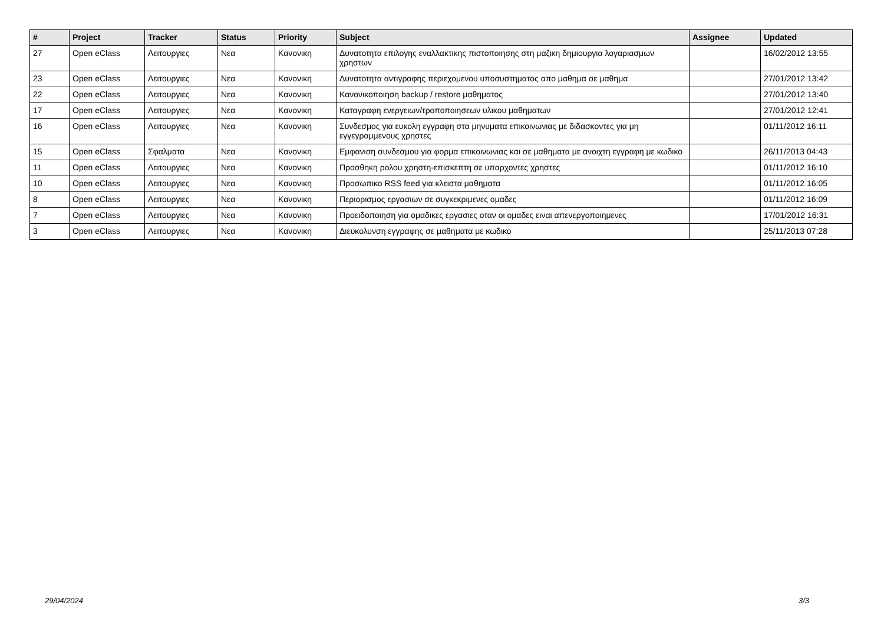| # | Project | Tracker | Status | Priority | Subject | Assignee | Updated |
| --- | --- | --- | --- | --- | --- | --- | --- |
| 27 | Open eClass | Λειτουργιες | Νεα | Κανονικη | Δυνατοτητα επιλογης εναλλακτικης πιστοποιησης στη μαζικη δημιουργια λογαριασμων χρηστων | | 16/02/2012 13:55 |
| 23 | Open eClass | Λειτουργιες | Νεα | Κανονικη | Δυνατοτητα αντιγραφης περιεχομενου υποσυστηματος απο μαθημα σε μαθημα | | 27/01/2012 13:42 |
| 22 | Open eClass | Λειτουργιες | Νεα | Κανονικη | Κανονικοποιηση backup / restore μαθηματος | | 27/01/2012 13:40 |
| 17 | Open eClass | Λειτουργιες | Νεα | Κανονικη | Καταγραφη ενεργειων/τροποποιησεων υλικου μαθηματων | | 27/01/2012 12:41 |
| 16 | Open eClass | Λειτουργιες | Νεα | Κανονικη | Συνδεσμος για ευκολη εγγραφη στα μηνυματα επικοινωνιας με διδασκοντες για μη εγγεγραμμενους χρηστες | | 01/11/2012 16:11 |
| 15 | Open eClass | Σφαλματα | Νεα | Κανονικη | Εμφανιση συνδεσμου για φορμα επικοινωνιας και σε μαθηματα με ανοιχτη εγγραφη με κωδικο | | 26/11/2013 04:43 |
| 11 | Open eClass | Λειτουργιες | Νεα | Κανονικη | Προσθηκη ρολου χρηστη-επισκεπτη σε υπαρχοντες χρηστες | | 01/11/2012 16:10 |
| 10 | Open eClass | Λειτουργιες | Νεα | Κανονικη | Προσωπικο RSS feed για κλειστα μαθηματα | | 01/11/2012 16:05 |
| 8 | Open eClass | Λειτουργιες | Νεα | Κανονικη | Περιορισμος εργασιων σε συγκεκριμενες ομαδες | | 01/11/2012 16:09 |
| 7 | Open eClass | Λειτουργιες | Νεα | Κανονικη | Προειδοποιηση για ομαδικες εργασιες οταν οι ομαδες ειναι απενεργοποιημενες | | 17/01/2012 16:31 |
| 3 | Open eClass | Λειτουργιες | Νεα | Κανονικη | Διευκολυνση εγγραφης σε μαθηματα με κωδικο | | 25/11/2013 07:28 |
29/04/2024 3/3